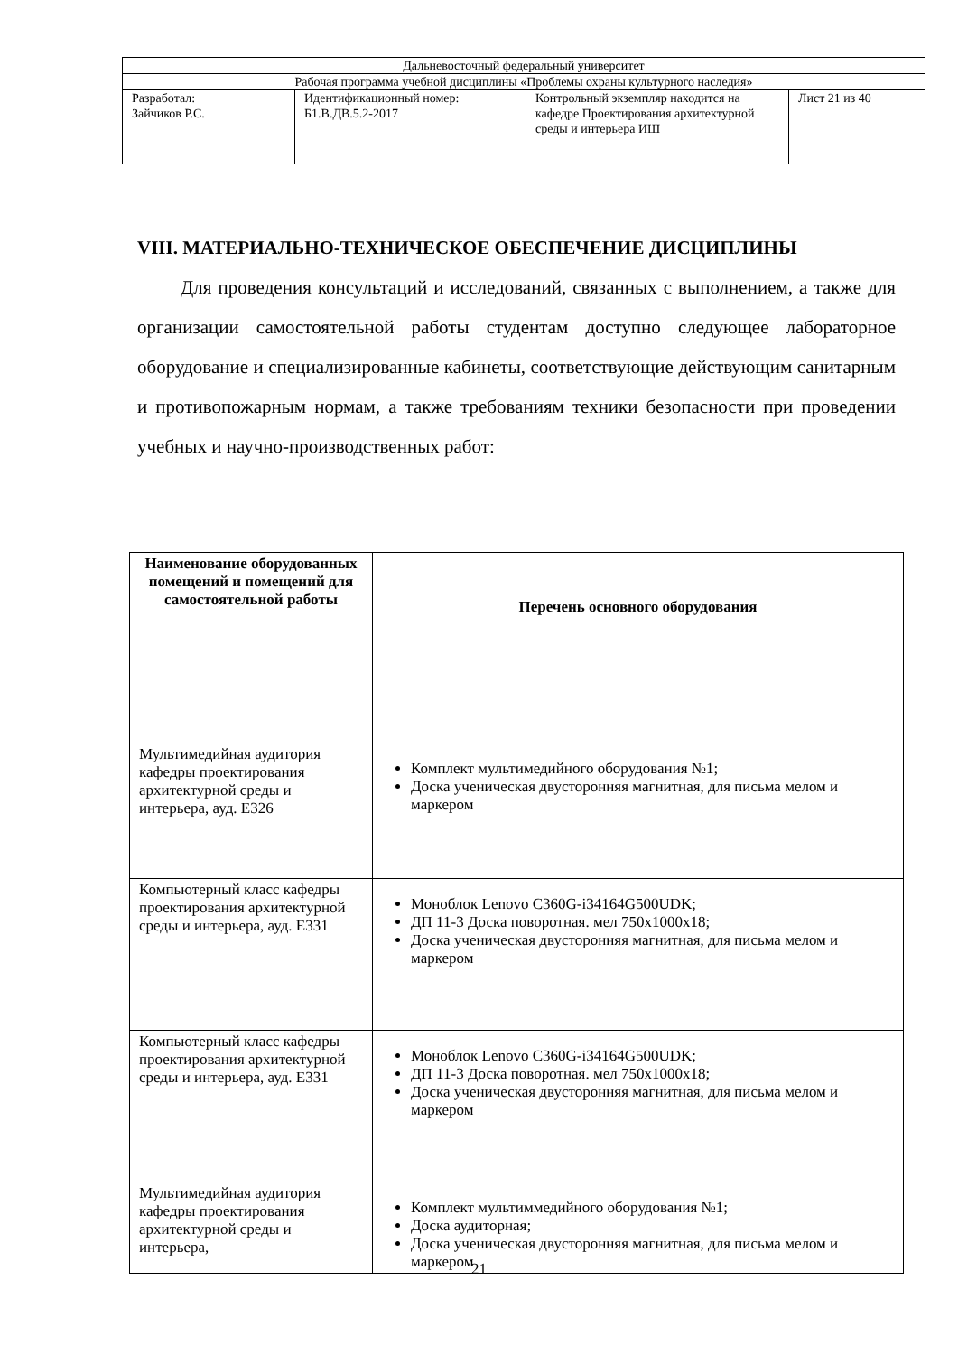| Дальневосточный федеральный университет | | | |
| Рабочая программа учебной дисциплины «Проблемы охраны культурного наследия» | | | |
| Разработал: Зайчиков Р.С. | Идентификационный номер: Б1.В.ДВ.5.2-2017 | Контрольный экземпляр находится на кафедре Проектирования архитектурной среды и интерьера ИШ | Лист 21 из 40 |
VIII. МАТЕРИАЛЬНО-ТЕХНИЧЕСКОЕ ОБЕСПЕЧЕНИЕ ДИСЦИПЛИНЫ
Для проведения консультаций и исследований, связанных с выполнением, а также для организации самостоятельной работы студентам доступно следующее лабораторное оборудование и специализированные кабинеты, соответствующие действующим санитарным и противопожарным нормам, а также требованиям техники безопасности при проведении учебных и научно-производственных работ:
| Наименование оборудованных помещений и помещений для самостоятельной работы | Перечень основного оборудования |
| --- | --- |
| Мультимедийная аудитория кафедры проектирования архитектурной среды и интерьера, ауд. Е326 | Комплект мультимедийного оборудования №1; Доска ученическая двусторонняя магнитная, для письма мелом и маркером |
| Компьютерный класс кафедры проектирования архитектурной среды и интерьера, ауд. Е331 | Моноблок Lenovo C360G-i34164G500UDK; ДП 11-3 Доска поворотная. мел 750х1000х18; Доска ученическая двусторонняя магнитная, для письма мелом и маркером |
| Компьютерный класс кафедры проектирования архитектурной среды и интерьера, ауд. Е331 | Моноблок Lenovo C360G-i34164G500UDK; ДП 11-3 Доска поворотная. мел 750х1000х18; Доска ученическая двусторонняя магнитная, для письма мелом и маркером |
| Мультимедийная аудитория кафедры проектирования архитектурной среды и интерьера, | Комплект мультиммедийного оборудования №1; Доска аудиторная; Доска ученическая двусторонняя магнитная, для письма мелом и маркером |
21